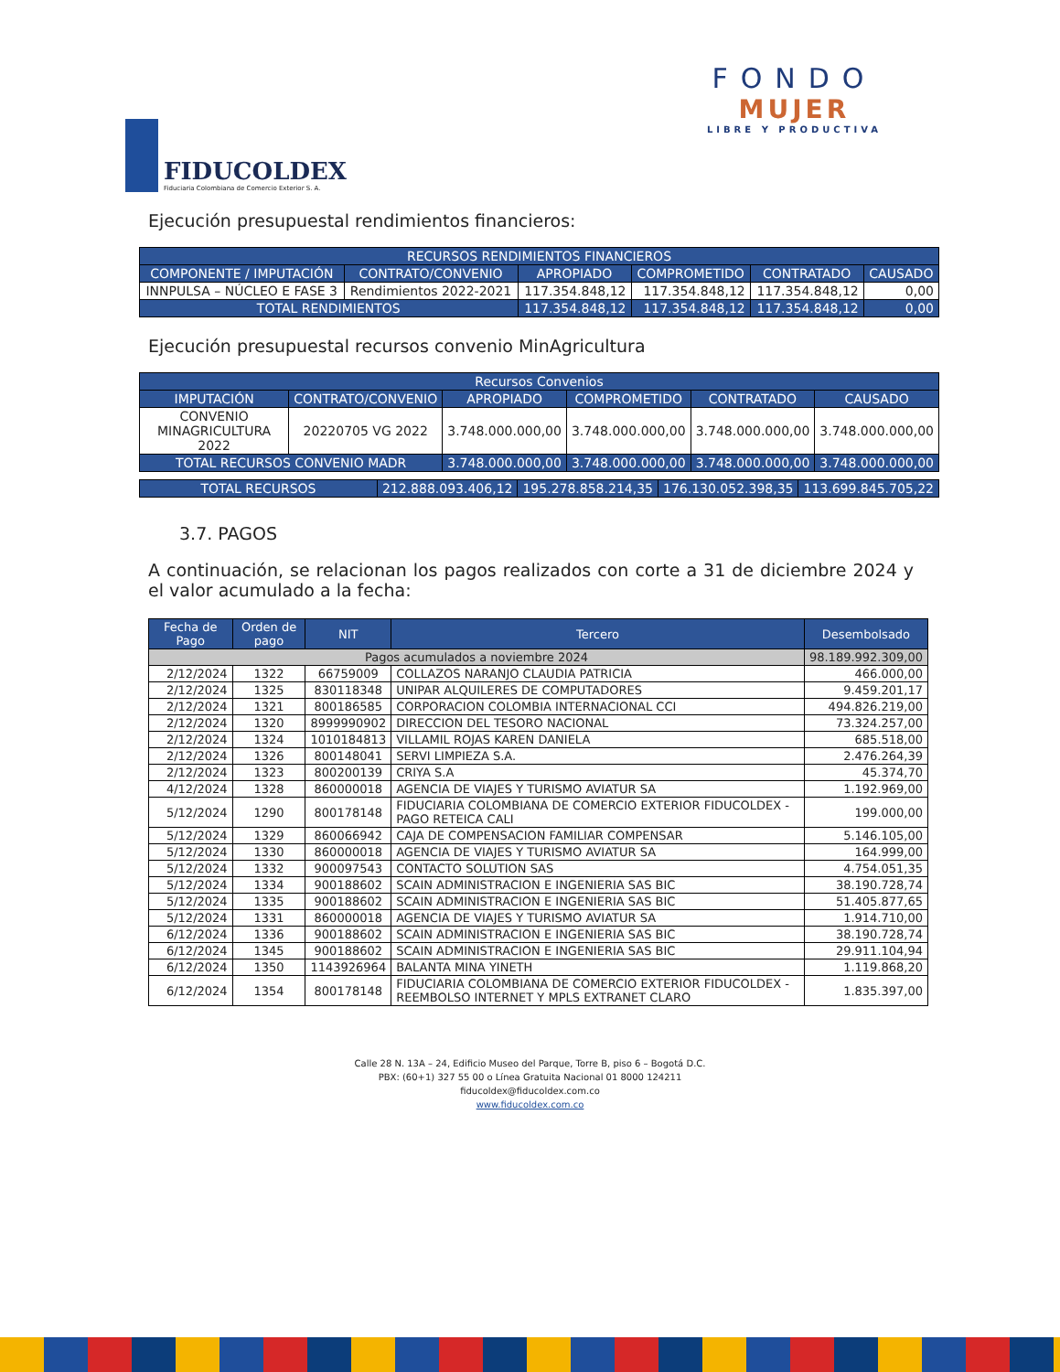FIDUCOLDEX
Fiduciaria Colombiana de Comercio Exterior S. A.
FONDO
MUJER
LIBRE Y PRODUCTIVA
Ejecución presupuestal rendimientos financieros:
| RECURSOS RENDIMIENTOS FINANCIEROS | | | | | |
| --- | --- | --- | --- | --- | --- |
| COMPONENTE / IMPUTACIÓN | CONTRATO/CONVENIO | APROPIADO | COMPROMETIDO | CONTRATADO | CAUSADO |
| INNPULSA – NÚCLEO E FASE 3 | Rendimientos 2022-2021 | 117.354.848,12 | 117.354.848,12 | 117.354.848,12 | 0,00 |
| TOTAL RENDIMIENTOS | | 117.354.848,12 | 117.354.848,12 | 117.354.848,12 | 0,00 |
Ejecución presupuestal recursos convenio MinAgricultura
| Recursos Convenios | | | | | |
| --- | --- | --- | --- | --- | --- |
| IMPUTACIÓN | CONTRATO/CONVENIO | APROPIADO | COMPROMETIDO | CONTRATADO | CAUSADO |
| CONVENIO MINAGRICULTURA 2022 | 20220705 VG 2022 | 3.748.000.000,00 | 3.748.000.000,00 | 3.748.000.000,00 | 3.748.000.000,00 |
| TOTAL RECURSOS CONVENIO MADR | | 3.748.000.000,00 | 3.748.000.000,00 | 3.748.000.000,00 | 3.748.000.000,00 |
| TOTAL RECURSOS | 212.888.093.406,12 | 195.278.858.214,35 | 176.130.052.398,35 | 113.699.845.705,22 |
3.7. PAGOS
A continuación, se relacionan los pagos realizados con corte a 31 de diciembre 2024 y el valor acumulado a la fecha:
| Fecha de Pago | Orden de pago | NIT | Tercero | Desembolsado |
| --- | --- | --- | --- | --- |
| Pagos acumulados a noviembre 2024 | | | | 98.189.992.309,00 |
| 2/12/2024 | 1322 | 66759009 | COLLAZOS NARANJO CLAUDIA PATRICIA | 466.000,00 |
| 2/12/2024 | 1325 | 830118348 | UNIPAR ALQUILERES DE COMPUTADORES | 9.459.201,17 |
| 2/12/2024 | 1321 | 800186585 | CORPORACION COLOMBIA INTERNACIONAL CCI | 494.826.219,00 |
| 2/12/2024 | 1320 | 8999990902 | DIRECCION DEL TESORO NACIONAL | 73.324.257,00 |
| 2/12/2024 | 1324 | 1010184813 | VILLAMIL ROJAS KAREN DANIELA | 685.518,00 |
| 2/12/2024 | 1326 | 800148041 | SERVI LIMPIEZA S.A. | 2.476.264,39 |
| 2/12/2024 | 1323 | 800200139 | CRIYA S.A | 45.374,70 |
| 4/12/2024 | 1328 | 860000018 | AGENCIA DE VIAJES Y TURISMO AVIATUR SA | 1.192.969,00 |
| 5/12/2024 | 1290 | 800178148 | FIDUCIARIA COLOMBIANA DE COMERCIO EXTERIOR FIDUCOLDEX - PAGO RETEICA CALI | 199.000,00 |
| 5/12/2024 | 1329 | 860066942 | CAJA DE COMPENSACION FAMILIAR COMPENSAR | 5.146.105,00 |
| 5/12/2024 | 1330 | 860000018 | AGENCIA DE VIAJES Y TURISMO AVIATUR SA | 164.999,00 |
| 5/12/2024 | 1332 | 900097543 | CONTACTO SOLUTION SAS | 4.754.051,35 |
| 5/12/2024 | 1334 | 900188602 | SCAIN ADMINISTRACION E INGENIERIA SAS BIC | 38.190.728,74 |
| 5/12/2024 | 1335 | 900188602 | SCAIN ADMINISTRACION E INGENIERIA SAS BIC | 51.405.877,65 |
| 5/12/2024 | 1331 | 860000018 | AGENCIA DE VIAJES Y TURISMO AVIATUR SA | 1.914.710,00 |
| 6/12/2024 | 1336 | 900188602 | SCAIN ADMINISTRACION E INGENIERIA SAS BIC | 38.190.728,74 |
| 6/12/2024 | 1345 | 900188602 | SCAIN ADMINISTRACION E INGENIERIA SAS BIC | 29.911.104,94 |
| 6/12/2024 | 1350 | 1143926964 | BALANTA MINA YINETH | 1.119.868,20 |
| 6/12/2024 | 1354 | 800178148 | FIDUCIARIA COLOMBIANA DE COMERCIO EXTERIOR FIDUCOLDEX - REEMBOLSO INTERNET Y MPLS EXTRANET CLARO | 1.835.397,00 |
Calle 28 N. 13A – 24, Edificio Museo del Parque, Torre B, piso 6 – Bogotá D.C.
PBX: (60+1) 327 55 00 o Línea Gratuita Nacional 01 8000 124211
fiducoldex@fiducoldex.com.co
www.fiducoldex.com.co